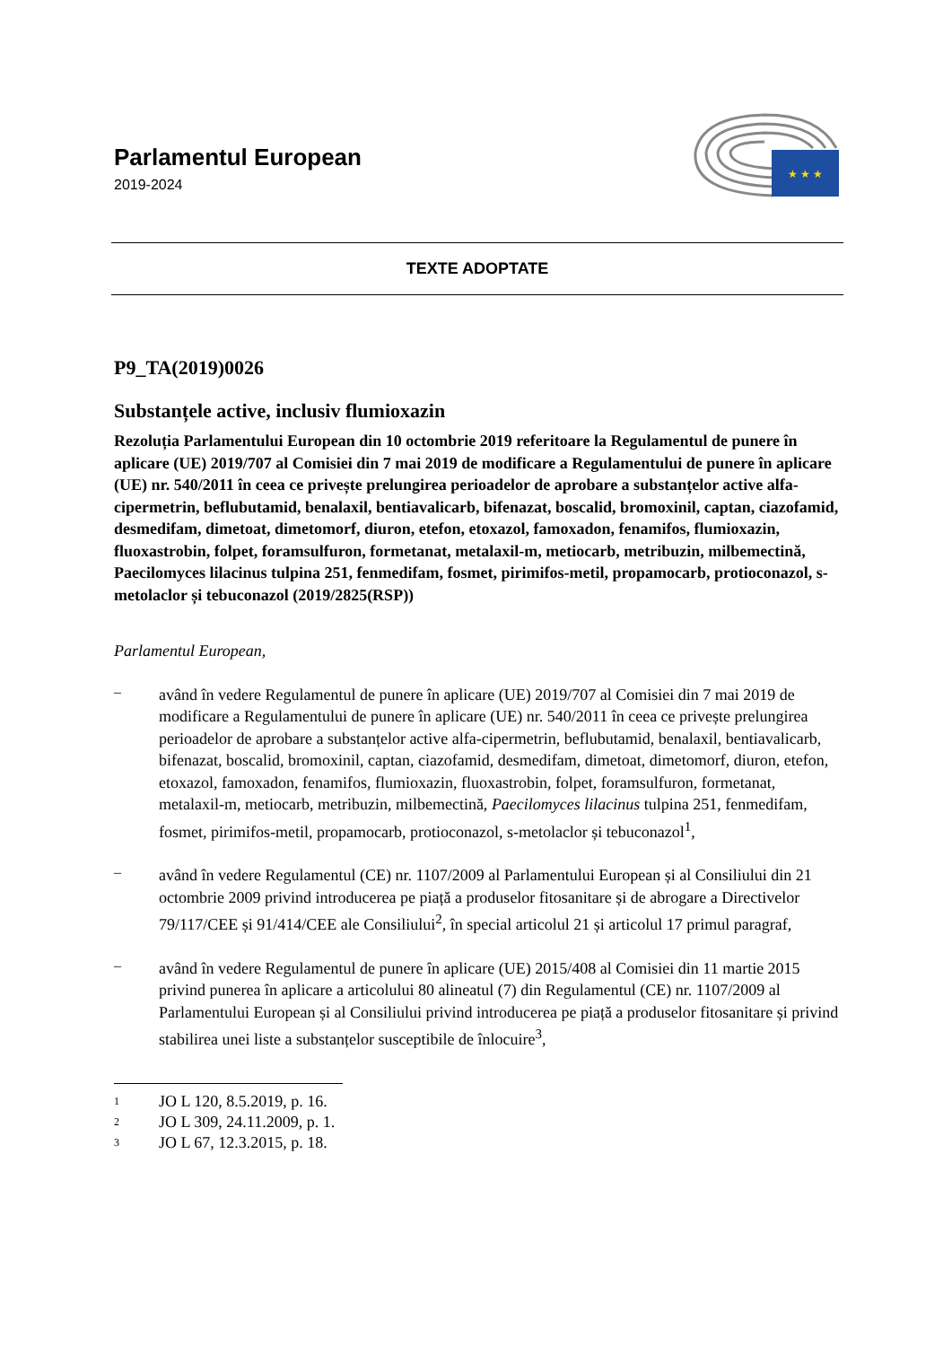Parlamentul European
2019-2024
★ ★ ★
TEXTE ADOPTATE
P9_TA(2019)0026
Substanțele active, inclusiv flumioxazin
Rezoluția Parlamentului European din 10 octombrie 2019 referitoare la Regulamentul de punere în aplicare (UE) 2019/707 al Comisiei din 7 mai 2019 de modificare a Regulamentului de punere în aplicare (UE) nr. 540/2011 în ceea ce privește prelungirea perioadelor de aprobare a substanțelor active alfa-cipermetrin, beflubutamid, benalaxil, bentiavalicarb, bifenazat, boscalid, bromoxinil, captan, ciazofamid, desmedifam, dimetoat, dimetomorf, diuron, etefon, etoxazol, famoxadon, fenamifos, flumioxazin, fluoxastrobin, folpet, foramsulfuron, formetanat, metalaxil-m, metiocarb, metribuzin, milbemectină, Paecilomyces lilacinus tulpina 251, fenmedifam, fosmet, pirimifos-metil, propamocarb, protioconazol, s-metolaclor și tebuconazol (2019/2825(RSP))
Parlamentul European,
–
având în vedere Regulamentul de punere în aplicare (UE) 2019/707 al Comisiei din 7 mai 2019 de modificare a Regulamentului de punere în aplicare (UE) nr. 540/2011 în ceea ce privește prelungirea perioadelor de aprobare a substanțelor active alfa-cipermetrin, beflubutamid, benalaxil, bentiavalicarb, bifenazat, boscalid, bromoxinil, captan, ciazofamid, desmedifam, dimetoat, dimetomorf, diuron, etefon, etoxazol, famoxadon, fenamifos, flumioxazin, fluoxastrobin, folpet, foramsulfuron, formetanat, metalaxil-m, metiocarb, metribuzin, milbemectină, Paecilomyces lilacinus tulpina 251, fenmedifam, fosmet, pirimifos-metil, propamocarb, protioconazol, s-metolaclor și tebuconazol<sup>1</sup>,
–
având în vedere Regulamentul (CE) nr. 1107/2009 al Parlamentului European și al Consiliului din 21 octombrie 2009 privind introducerea pe piață a produselor fitosanitare și de abrogare a Directivelor 79/117/CEE și 91/414/CEE ale Consiliului<sup>2</sup>, în special articolul 21 și articolul 17 primul paragraf,
–
având în vedere Regulamentul de punere în aplicare (UE) 2015/408 al Comisiei din 11 martie 2015 privind punerea în aplicare a articolului 80 alineatul (7) din Regulamentul (CE) nr. 1107/2009 al Parlamentului European și al Consiliului privind introducerea pe piață a produselor fitosanitare și privind stabilirea unei liste a substanțelor susceptibile de înlocuire<sup>3</sup>,
<sup>1</sup> JO L 120, 8.5.2019, p. 16.
<sup>2</sup> JO L 309, 24.11.2009, p. 1.
<sup>3</sup> JO L 67, 12.3.2015, p. 18.